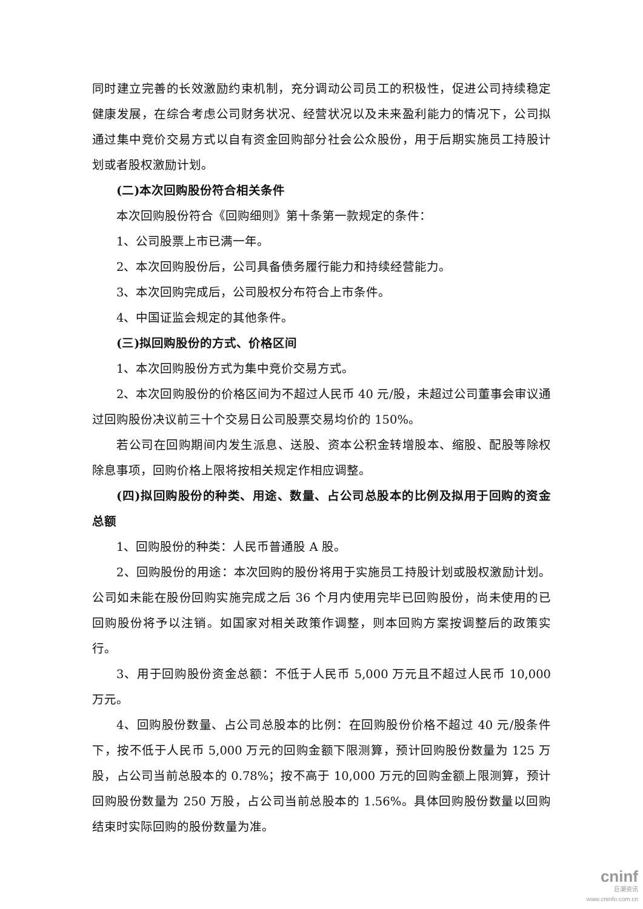同时建立完善的长效激励约束机制，充分调动公司员工的积极性，促进公司持续稳定健康发展，在综合考虑公司财务状况、经营状况以及未来盈利能力的情况下，公司拟通过集中竞价交易方式以自有资金回购部分社会公众股份，用于后期实施员工持股计划或者股权激励计划。
(二)本次回购股份符合相关条件
本次回购股份符合《回购细则》第十条第一款规定的条件：
1、公司股票上市已满一年。
2、本次回购股份后，公司具备债务履行能力和持续经营能力。
3、本次回购完成后，公司股权分布符合上市条件。
4、中国证监会规定的其他条件。
(三)拟回购股份的方式、价格区间
1、本次回购股份方式为集中竞价交易方式。
2、本次回购股份的价格区间为不超过人民币 40 元/股，未超过公司董事会审议通过回购股份决议前三十个交易日公司股票交易均价的 150%。
若公司在回购期间内发生派息、送股、资本公积金转增股本、缩股、配股等除权除息事项，回购价格上限将按相关规定作相应调整。
(四)拟回购股份的种类、用途、数量、占公司总股本的比例及拟用于回购的资金总额
1、回购股份的种类：人民币普通股 A 股。
2、回购股份的用途：本次回购的股份将用于实施员工持股计划或股权激励计划。公司如未能在股份回购实施完成之后 36 个月内使用完毕已回购股份，尚未使用的已回购股份将予以注销。如国家对相关政策作调整，则本回购方案按调整后的政策实行。
3、用于回购股份资金总额：不低于人民币 5,000 万元且不超过人民币 10,000 万元。
4、回购股份数量、占公司总股本的比例：在回购股份价格不超过 40 元/股条件下，按不低于人民币 5,000 万元的回购金额下限测算，预计回购股份数量为 125 万股，占公司当前总股本的 0.78%；按不高于 10,000 万元的回购金额上限测算，预计回购股份数量为 250 万股，占公司当前总股本的 1.56%。具体回购股份数量以回购结束时实际回购的股份数量为准。
cninf
巨潮资讯
www.cninfo.com.cn